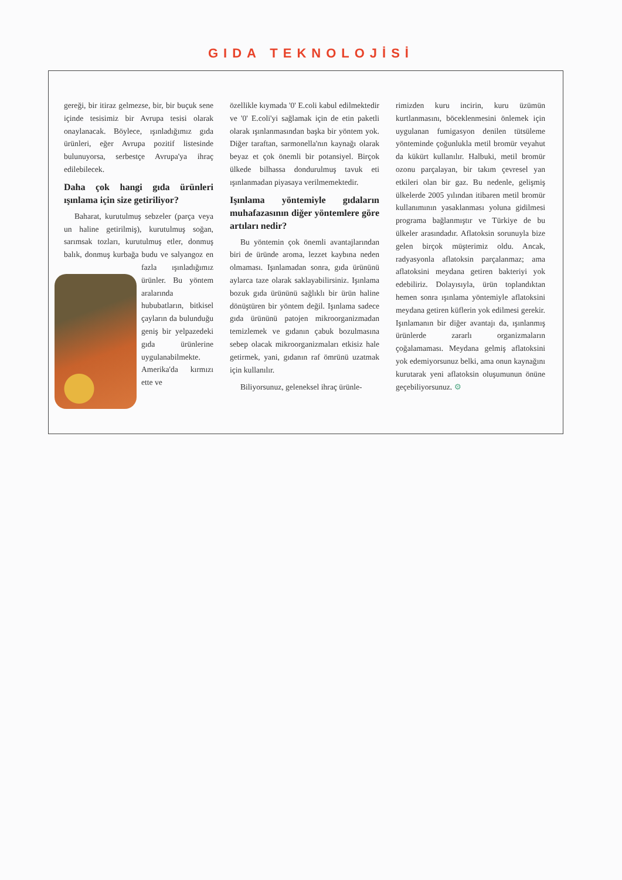GIDA TEKNOLOJİSİ
gereği, bir itiraz gelmezse, bir, bir buçuk sene içinde tesisimiz bir Avrupa tesisi olarak onaylanacak. Böylece, ışınladığımız gıda ürünleri, eğer Avrupa pozitif listesinde bulunuyorsa, serbestçe Avrupa'ya ihraç edilebilecek.
Daha çok hangi gıda ürünleri ışınlama için size getiriliyor?
Baharat, kurutulmuş sebzeler (parça veya un haline getirilmiş), kurutulmuş soğan, sarımsak tozları, kurutulmuş etler, donmuş balık, donmuş kurbağa budu ve salyangoz en fazla ışınladığımız ürünler. Bu yöntem aralarında hububatların, bitkisel çayların da bulunduğu geniş bir yelpazedeki gıda ürünlerine uygulanabilmekte. Amerika'da kırmızı ette ve
özellikle kıymada '0' E.coli kabul edilmektedir ve '0' E.coli'yi sağlamak için de etin paketli olarak ışınlanmasından başka bir yöntem yok. Diğer taraftan, sarmonella'nın kaynağı olarak beyaz et çok önemli bir potansiyel. Birçok ülkede bilhassa dondurulmuş tavuk eti ışınlanmadan piyasaya verilmemektedir.
Işınlama yöntemiyle gıdaların muhafazasının diğer yöntemlere göre artıları nedir?
Bu yöntemin çok önemli avantajlarından biri de üründe aroma, lezzet kaybına neden olmaması. Işınlamadan sonra, gıda ürününü aylarca taze olarak saklayabilirsiniz. Işınlama bozuk gıda ürününü sağlıklı bir ürün haline dönüştüren bir yöntem değil. Işınlama sadece gıda ürününü patojen mikroorganizmadan temizlemek ve gıdanın çabuk bozulmasına sebep olacak mikroorganizmaları etkisiz hale getirmek, yani, gıdanın raf ömrünü uzatmak için kullanılır.
Biliyorsunuz, geleneksel ihraç ürünle-
rimizden kuru incirin, kuru üzümün kurtlanmasını, böceklenmesini önlemek için uygulanan fumigasyon denilen tütsüleme yönteminde çoğunlukla metil bromür veyahut da kükürt kullanılır. Halbuki, metil bromür ozonu parçalayan, bir takım çevresel yan etkileri olan bir gaz. Bu nedenle, gelişmiş ülkelerde 2005 yılından itibaren metil bromür kullanımının yasaklanması yoluna gidilmesi programa bağlanmıştır ve Türkiye de bu ülkeler arasındadır. Aflatoksin sorunuyla bize gelen birçok müşterimiz oldu. Ancak, radyasyonla aflatoksin parçalanmaz; ama aflatoksini meydana getiren bakteriyi yok edebiliriz. Dolayısıyla, ürün toplandıktan hemen sonra ışınlama yöntemiyle aflatoksini meydana getiren küflerin yok edilmesi gerekir. Işınlamanın bir diğer avantajı da, ışınlanmış ürünlerde zararlı organizmaların çoğalamaması. Meydana gelmiş aflatoksini yok edemiyorsunuz belki, ama onun kaynağını kurutarak yeni aflatoksin oluşumunun önüne geçebiliyorsunuz. ⚙